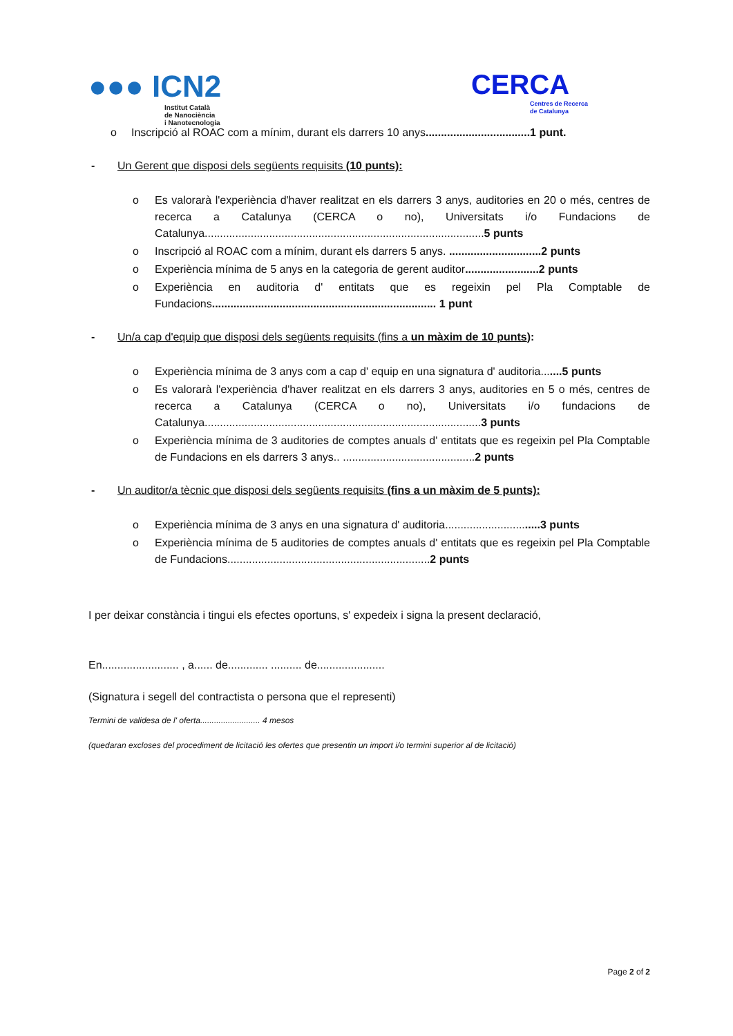●●● ICN2
Institut Català
de Nanociència
i Nanotecnologia
CERCA
Centres de Recerca
de Catalunya
o Inscripció al ROAC com a mínim, durant els darrers 10 anys..................................1 punt.
- Un Gerent que disposi dels següents requisits (10 punts):
o Es valorarà l'experiència d'haver realitzat en els darrers 3 anys, auditories en 20 o més, centres de recerca a Catalunya (CERCA o no), Universitats i/o Fundacions de Catalunya...........................................................................................5 punts
o Inscripció al ROAC com a mínim, durant els darrers 5 anys. ..............................2 punts
o Experiència mínima de 5 anys en la categoria de gerent auditor........................2 punts
o Experiència en auditoria d' entitats que es regeixin pel Pla Comptable de Fundacions......................................................................... 1 punt
- Un/a cap d'equip que disposi dels següents requisits (fins a un màxim de 10 punts):
o Experiència mínima de 3 anys com a cap d' equip en una signatura d' auditoria.......5 punts
o Es valorarà l'experiència d'haver realitzat en els darrers 3 anys, auditories en 5 o més, centres de recerca a Catalunya (CERCA o no), Universitats i/o fundacions de Catalunya..........................................................................................3 punts
o Experiència mínima de 3 auditories de comptes anuals d' entitats que es regeixin pel Pla Comptable de Fundacions en els darrers 3 anys.. ...........................................2 punts
- Un auditor/a tècnic que disposi dels següents requisits (fins a un màxim de 5 punts):
o Experiència mínima de 3 anys en una signatura d' auditoria...............................3 punts
o Experiència mínima de 5 auditories de comptes anuals d' entitats que es regeixin pel Pla Comptable de Fundacions..................................................................2 punts
I per deixar constància i tingui els efectes oportuns, s' expedeix i signa la present declaració,
En......................... , a...... de............. .......... de......................
(Signatura i segell del contractista o persona que el representi)
Termini de validesa de l' oferta.......................... 4 mesos
(quedaran excloses del procediment de licitació les ofertes que presentin un import i/o termini superior al de licitació)
Page 2 of 2